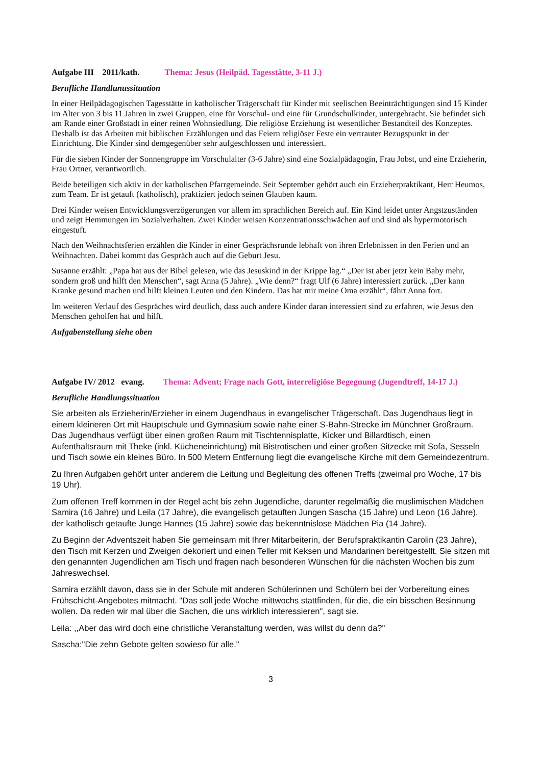Aufgabe III 2011/kath. Thema: Jesus (Heilpäd. Tagesstätte, 3-11 J.)
Berufliche Handlunussituation
In einer Heilpädagogischen Tagesstätte in katholischer Trägerschaft für Kinder mit seelischen Beeinträchtigungen sind 15 Kinder im Alter von 3 bis 11 Jahren in zwei Gruppen, eine für Vorschul- und eine für Grundschulkinder, untergebracht. Sie befindet sich am Rande einer Großstadt in einer reinen Wohnsiedlung. Die religiöse Erziehung ist wesentlicher Bestandteil des Konzeptes. Deshalb ist das Arbeiten mit biblischen Erzählungen und das Feiern religiöser Feste ein vertrauter Bezugspunkt in der Einrichtung. Die Kinder sind demgegenüber sehr aufgeschlossen und interessiert.
Für die sieben Kinder der Sonnengruppe im Vorschulalter (3-6 Jahre) sind eine Sozialpädagogin, Frau Jobst, und eine Erzieherin, Frau Ortner, verantwortlich.
Beide beteiligen sich aktiv in der katholischen Pfarrgemeinde. Seit September gehört auch ein Erzieherpraktikant, Herr Heumos, zum Team. Er ist getauft (katholisch), praktiziert jedoch seinen Glauben kaum.
Drei Kinder weisen Entwicklungsverzögerungen vor allem im sprachlichen Bereich auf. Ein Kind leidet unter Angstzuständen und zeigt Hemmungen im Sozialverhalten. Zwei Kinder weisen Konzentrationsschwächen auf und sind als hypermotorisch eingestuft.
Nach den Weihnachtsferien erzählen die Kinder in einer Gesprächsrunde lebhaft von ihren Erlebnissen in den Ferien und an Weihnachten. Dabei kommt das Gespräch auch auf die Geburt Jesu.
Susanne erzählt: „Papa hat aus der Bibel gelesen, wie das Jesuskind in der Krippe lag.“ „Der ist aber jetzt kein Baby mehr, sondern groß und hilft den Menschen“, sagt Anna (5 Jahre). „Wie denn?“ fragt Ulf (6 Jahre) interessiert zurück. „Der kann Kranke gesund machen und hilft kleinen Leuten und den Kindern. Das hat mir meine Oma erzählt“, fährt Anna fort.
Im weiteren Verlauf des Gespräches wird deutlich, dass auch andere Kinder daran interessiert sind zu erfahren, wie Jesus den Menschen geholfen hat und hilft.
Aufgabenstellung siehe oben
Aufgabe IV/ 2012 evang. Thema: Advent; Frage nach Gott, interreligiöse Begegnung (Jugendtreff, 14-17 J.)
Berufliche Handlungssituation
Sie arbeiten als Erzieherin/Erzieher in einem Jugendhaus in evangelischer Trägerschaft. Das Jugendhaus liegt in einem kleineren Ort mit Hauptschule und Gymnasium sowie nahe einer S-Bahn-Strecke im Münchner Großraum. Das Jugendhaus verfügt über einen großen Raum mit Tischtennisplatte, Kicker und Billardtisch, einen Aufenthaltsraum mit Theke (inkl. Kücheneinrichtung) mit Bistrotischen und einer großen Sitzecke mit Sofa, Sesseln und Tisch sowie ein kleines Büro. In 500 Metern Entfernung liegt die evangelische Kirche mit dem Gemeindezentrum.
Zu Ihren Aufgaben gehört unter anderem die Leitung und Begleitung des offenen Treffs (zweimal pro Woche, 17 bis 19 Uhr).
Zum offenen Treff kommen in der Regel acht bis zehn Jugendliche, darunter regelmäßig die muslimischen Mädchen Samira (16 Jahre) und Leila (17 Jahre), die evangelisch getauften Jungen Sascha (15 Jahre) und Leon (16 Jahre), der katholisch getaufte Junge Hannes (15 Jahre) sowie das bekenntnislose Mädchen Pia (14 Jahre).
Zu Beginn der Adventszeit haben Sie gemeinsam mit Ihrer Mitarbeiterin, der Berufspraktikantin Carolin (23 Jahre), den Tisch mit Kerzen und Zweigen dekoriert und einen Teller mit Keksen und Mandarinen bereitgestellt. Sie sitzen mit den genannten Jugendlichen am Tisch und fragen nach besonderen Wünschen für die nächsten Wochen bis zum Jahreswechsel.
Samira erzählt davon, dass sie in der Schule mit anderen Schülerinnen und Schülern bei der Vorbereitung eines Frühschicht-Angebotes mitmacht. "Das soll jede Woche mittwochs stattfinden, für die, die ein bisschen Besinnung wollen. Da reden wir mal über die Sachen, die uns wirklich interessieren", sagt sie.
Leila: ,,Aber das wird doch eine christliche Veranstaltung werden, was willst du denn da?"
Sascha:"Die zehn Gebote gelten sowieso für alle."
3